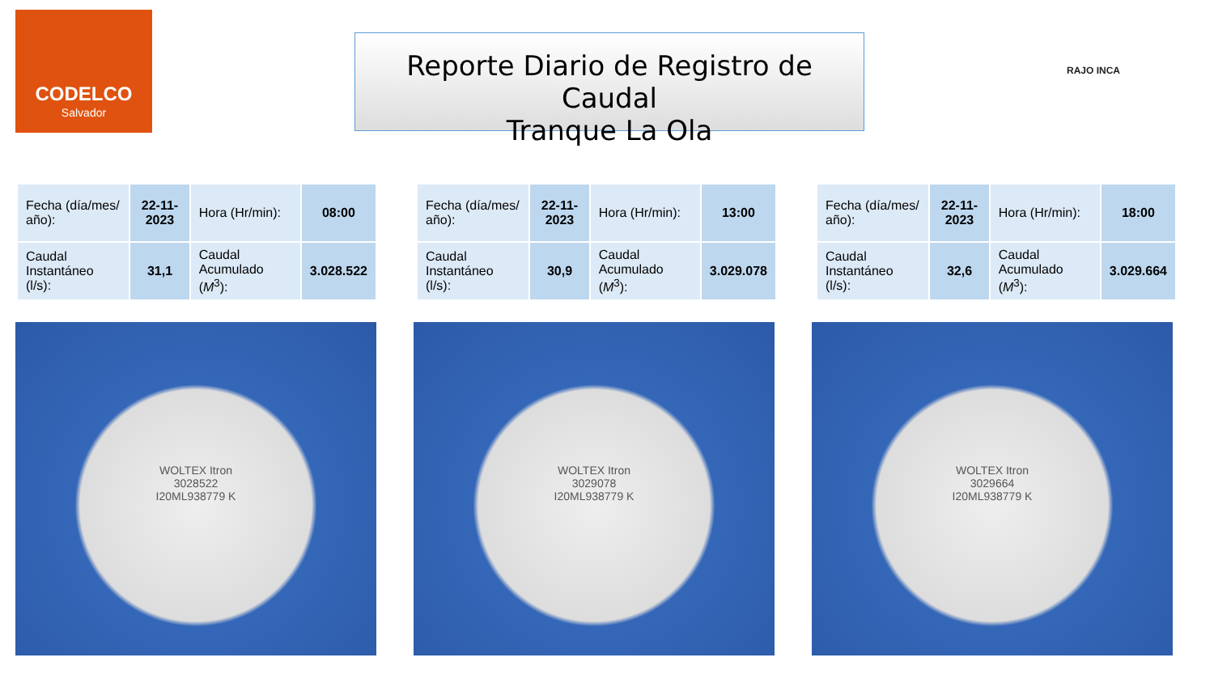CODELCO
Salvador
Reporte Diario de Registro de Caudal
Tranque La Ola
RAJO INCA
| Fecha (día/mes/ año): | 22-11-2023 | Hora (Hr/min): | 08:00 |
| Caudal Instantáneo (l/s): | 31,1 | Caudal Acumulado ( M<sup>3</sup>): | 3.028.522 |
| Fecha (día/mes/ año): | 22-11-2023 | Hora (Hr/min): | 13:00 |
| Caudal Instantáneo (l/s): | 30,9 | Caudal Acumulado ( M<sup>3</sup>): | 3.029.078 |
| Fecha (día/mes/ año): | 22-11-2023 | Hora (Hr/min): | 18:00 |
| Caudal Instantáneo (l/s): | 32,6 | Caudal Acumulado ( M<sup>3</sup>): | 3.029.664 |
WOLTEX Itron
3028522
I20ML938779 K
WOLTEX Itron
3029078
I20ML938779 K
WOLTEX Itron
3029664
I20ML938779 K